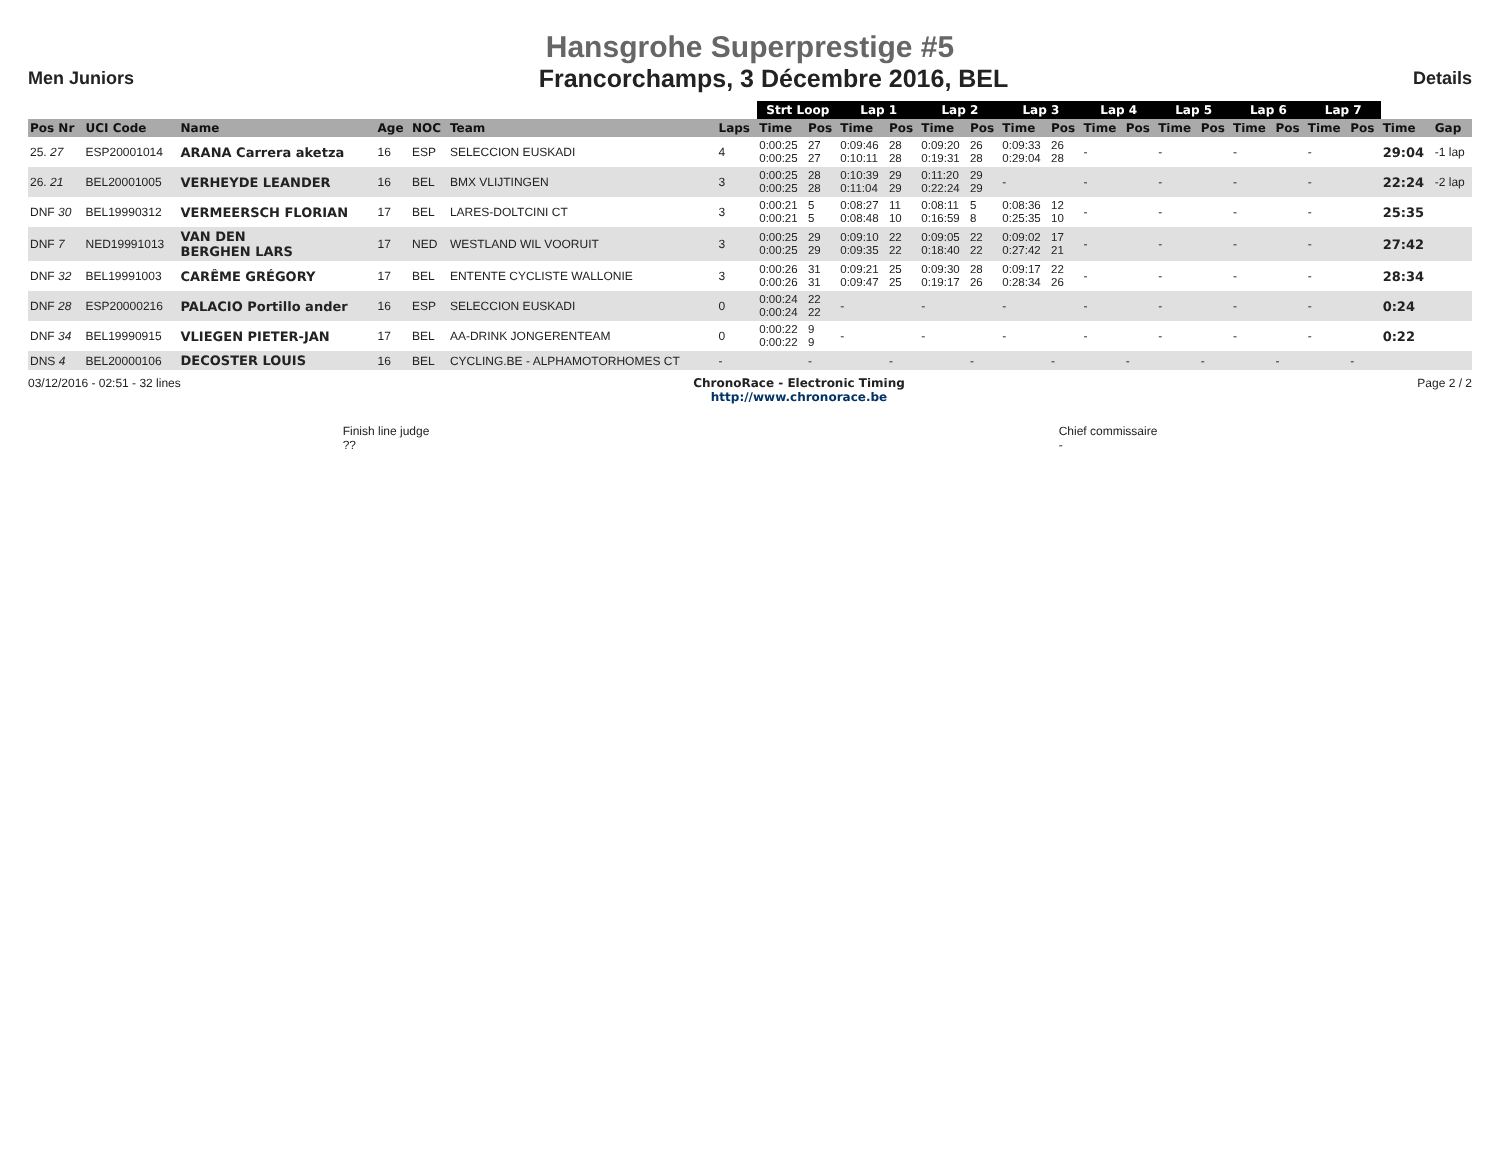Hansgrohe Superprestige #5
Men Juniors Francorchamps, 3 Décembre 2016, BEL Details
| | | | | | | | Strt Loop | | Lap 1 | | Lap 2 | | Lap 3 | | Lap 4 | | Lap 5 | | Lap 6 | | Lap 7 | | | |
| --- | --- | --- | --- | --- | --- | --- | --- | --- | --- | --- | --- | --- | --- | --- | --- | --- | --- | --- | --- | --- | --- | --- | --- | --- |
| Pos Nr | UCI Code | Name | Age | NOC | Team | Laps | Time | Pos | Time | Pos | Time | Pos | Time | Pos | Time | Pos | Time | Pos | Time | Pos | Time | Pos | Time | Gap |
| 25. 27 | ESP20001014 | ARANA Carrera aketza | 16 | ESP | SELECCION EUSKADI | 4 | 0:00:25 0:00:25 | 27 27 | 0:09:46 0:10:11 | 28 28 | 0:09:20 0:19:31 | 26 28 | 0:09:33 0:29:04 | 26 28 | - | | - | | - | | - | | 29:04 | -1 lap |
| 26. 21 | BEL20001005 | VERHEYDE LEANDER | 16 | BEL | BMX VLIJTINGEN | 3 | 0:00:25 0:00:25 | 28 28 | 0:10:39 0:11:04 | 29 29 | 0:11:20 0:22:24 | 29 29 | - | | - | | - | | - | | - | | 22:24 | -2 lap |
| DNF 30 | BEL19990312 | VERMEERSCH FLORIAN | 17 | BEL | LARES-DOLTCINI CT | 3 | 0:00:21 0:00:21 | 5 5 | 0:08:27 0:08:48 | 11 10 | 0:08:11 0:16:59 | 5 8 | 0:08:36 0:25:35 | 12 10 | - | | - | | - | | - | | 25:35 | |
| DNF 7 | NED19991013 | VAN DEN BERGHEN LARS | 17 | NED | WESTLAND WIL VOORUIT | 3 | 0:00:25 0:00:25 | 29 29 | 0:09:10 0:09:35 | 22 22 | 0:09:05 0:18:40 | 22 22 | 0:09:02 0:27:42 | 17 21 | - | | - | | - | | - | | 27:42 | |
| DNF 32 | BEL19991003 | CARÊME GRÉGORY | 17 | BEL | ENTENTE CYCLISTE WALLONIE | 3 | 0:00:26 0:00:26 | 31 31 | 0:09:21 0:09:47 | 25 25 | 0:09:30 0:19:17 | 28 26 | 0:09:17 0:28:34 | 22 26 | - | | - | | - | | - | | 28:34 | |
| DNF 28 | ESP20000216 | PALACIO Portillo ander | 16 | ESP | SELECCION EUSKADI | 0 | 0:00:24 0:00:24 | 22 22 | - | | - | | - | | - | | - | | - | | - | | 0:24 | |
| DNF 34 | BEL19990915 | VLIEGEN PIETER-JAN | 17 | BEL | AA-DRINK JONGERENTEAM | 0 | 0:00:22 0:00:22 | 9 9 | - | | - | | - | | - | | - | | - | | - | | 0:22 | |
| DNS 4 | BEL20000106 | DECOSTER LOUIS | 16 | BEL | CYCLING.BE - ALPHAMOTORHOMES CT | - | | - | | - | | - | | - | | - | | - | | - | | - | | |
03/12/2016 - 02:51 - 32 lines ChronoRace - Electronic Timing
http://www.chronorace.be Page 2 / 2
Finish line judge
??
Chief commissaire
-